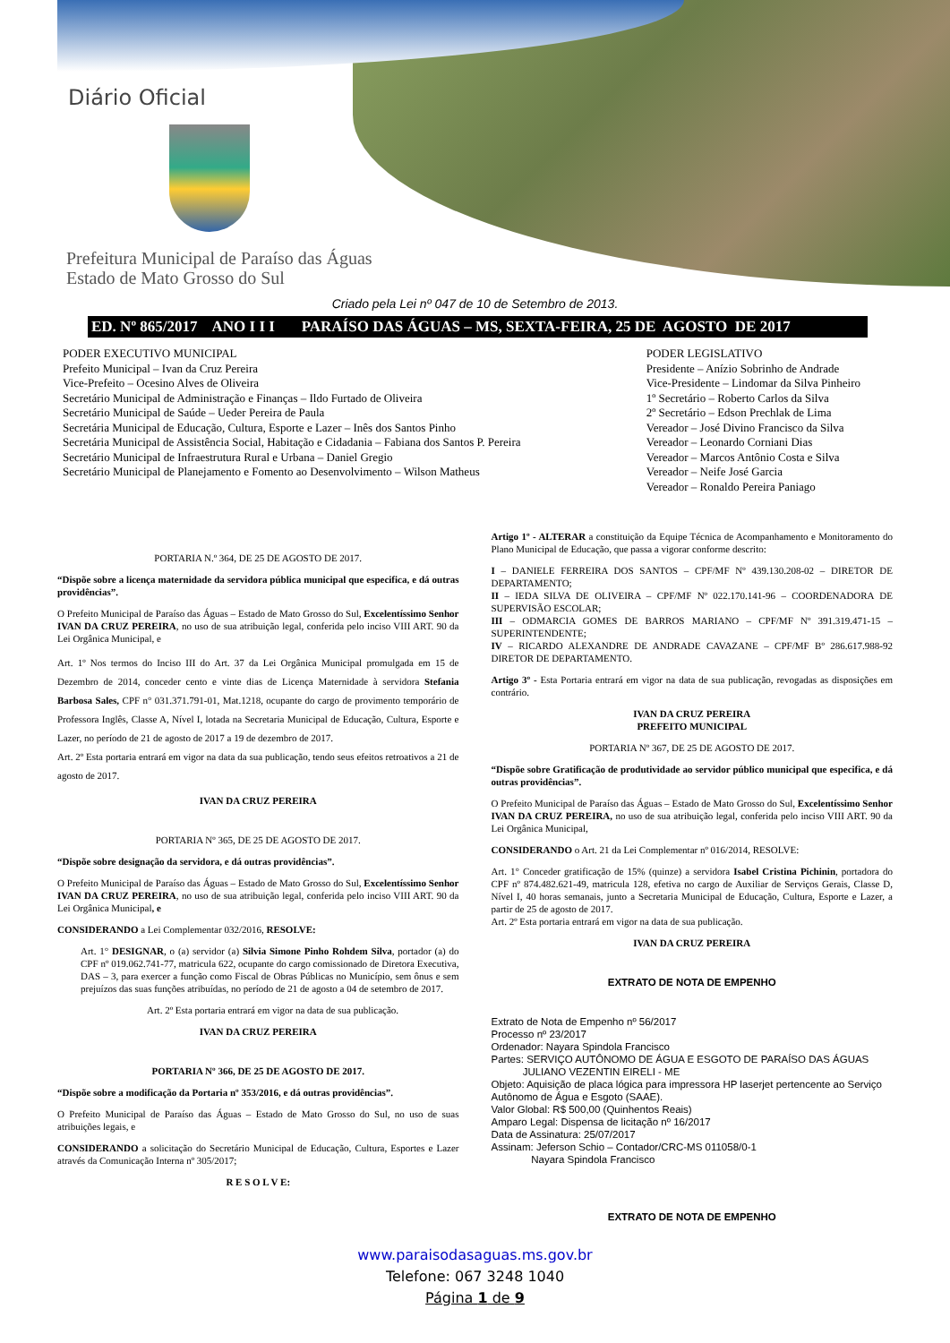Diário Oficial
Prefeitura Municipal de Paraíso das Águas
Estado de Mato Grosso do Sul
Criado pela Lei nº 047 de 10 de Setembro de 2013.
ED. Nº 865/2017 ANO I I I PARAÍSO DAS ÁGUAS – MS, SEXTA-FEIRA, 25 DE AGOSTO DE 2017
PODER EXECUTIVO MUNICIPAL
Prefeito Municipal – Ivan da Cruz Pereira
Vice-Prefeito – Ocesino Alves de Oliveira
Secretário Municipal de Administração e Finanças – Ildo Furtado de Oliveira
Secretário Municipal de Saúde – Ueder Pereira de Paula
Secretária Municipal de Educação, Cultura, Esporte e Lazer – Inês dos Santos Pinho
Secretária Municipal de Assistência Social, Habitação e Cidadania – Fabiana dos Santos P. Pereira
Secretário Municipal de Infraestrutura Rural e Urbana – Daniel Gregio
Secretário Municipal de Planejamento e Fomento ao Desenvolvimento – Wilson Matheus
PODER LEGISLATIVO
Presidente – Anízio Sobrinho de Andrade
Vice-Presidente – Lindomar da Silva Pinheiro
1º Secretário – Roberto Carlos da Silva
2º Secretário – Edson Prechlak de Lima
Vereador – José Divino Francisco da Silva
Vereador – Leonardo Corniani Dias
Vereador – Marcos Antônio Costa e Silva
Vereador – Neife José Garcia
Vereador – Ronaldo Pereira Paniago
PORTARIA N.º 364, DE 25 DE AGOSTO DE 2017.
“Dispõe sobre a licença maternidade da servidora pública municipal que especifica, e dá outras providências”.
O Prefeito Municipal de Paraíso das Águas – Estado de Mato Grosso do Sul, Excelentíssimo Senhor IVAN DA CRUZ PEREIRA, no uso de sua atribuição legal, conferida pelo inciso VIII ART. 90 da Lei Orgânica Municipal, e
Art. 1º Nos termos do Inciso III do Art. 37 da Lei Orgânica Municipal promulgada em 15 de Dezembro de 2014, conceder cento e vinte dias de Licença Maternidade à servidora Stefania Barbosa Sales, CPF n° 031.371.791-01, Mat.1218, ocupante do cargo de provimento temporário de Professora Inglês, Classe A, Nível I, lotada na Secretaria Municipal de Educação, Cultura, Esporte e Lazer, no período de 21 de agosto de 2017 a 19 de dezembro de 2017.
Art. 2º Esta portaria entrará em vigor na data da sua publicação, tendo seus efeitos retroativos a 21 de agosto de 2017.
IVAN DA CRUZ PEREIRA
PORTARIA Nº 365, DE 25 DE AGOSTO DE 2017.
“Dispõe sobre designação da servidora, e dá outras providências”.
O Prefeito Municipal de Paraíso das Águas – Estado de Mato Grosso do Sul, Excelentíssimo Senhor IVAN DA CRUZ PEREIRA, no uso de sua atribuição legal, conferida pelo inciso VIII ART. 90 da Lei Orgânica Municipal, e
CONSIDERANDO a Lei Complementar 032/2016, RESOLVE:
Art. 1° DESIGNAR, o (a) servidor (a) Silvia Simone Pinho Rohdem Silva, portador (a) do CPF nº 019.062.741-77, matricula 622, ocupante do cargo comissionado de Diretora Executiva, DAS – 3, para exercer a função como Fiscal de Obras Públicas no Município, sem ônus e sem prejuízos das suas funções atribuídas, no período de 21 de agosto a 04 de setembro de 2017.
Art. 2º Esta portaria entrará em vigor na data de sua publicação.
IVAN DA CRUZ PEREIRA
PORTARIA Nº 366, DE 25 DE AGOSTO DE 2017.
“Dispõe sobre a modificação da Portaria nº 353/2016, e dá outras providências”.
O Prefeito Municipal de Paraíso das Águas – Estado de Mato Grosso do Sul, no uso de suas atribuições legais, e
CONSIDERANDO a solicitação do Secretário Municipal de Educação, Cultura, Esportes e Lazer através da Comunicação Interna nº 305/2017;
R E S O L V E:
Artigo 1º - ALTERAR a constituição da Equipe Técnica de Acompanhamento e Monitoramento do Plano Municipal de Educação, que passa a vigorar conforme descrito:
I – DANIELE FERREIRA DOS SANTOS – CPF/MF Nº 439.130.208-02 – DIRETOR DE DEPARTAMENTO;
II – IEDA SILVA DE OLIVEIRA – CPF/MF Nº 022.170.141-96 – COORDENADORA DE SUPERVISÃO ESCOLAR;
III – ODMARCIA GOMES DE BARROS MARIANO – CPF/MF Nº 391.319.471-15 – SUPERINTENDENTE;
IV – RICARDO ALEXANDRE DE ANDRADE CAVAZANE – CPF/MF Bº 286.617.988-92 DIRETOR DE DEPARTAMENTO.
Artigo 3º - Esta Portaria entrará em vigor na data de sua publicação, revogadas as disposições em contrário.
IVAN DA CRUZ PEREIRA
PREFEITO MUNICIPAL
PORTARIA Nº 367, DE 25 DE AGOSTO DE 2017.
“Dispõe sobre Gratificação de produtividade ao servidor público municipal que especifica, e dá outras providências”.
O Prefeito Municipal de Paraíso das Águas – Estado de Mato Grosso do Sul, Excelentíssimo Senhor IVAN DA CRUZ PEREIRA, no uso de sua atribuição legal, conferida pelo inciso VIII ART. 90 da Lei Orgânica Municipal,
CONSIDERANDO o Art. 21 da Lei Complementar nº 016/2014, RESOLVE:
Art. 1° Conceder gratificação de 15% (quinze) a servidora Isabel Cristina Pichinin, portadora do CPF nº 874.482.621-49, matricula 128, efetiva no cargo de Auxiliar de Serviços Gerais, Classe D, Nível I, 40 horas semanais, junto a Secretaria Municipal de Educação, Cultura, Esporte e Lazer, a partir de 25 de agosto de 2017.
Art. 2º Esta portaria entrará em vigor na data de sua publicação.
IVAN DA CRUZ PEREIRA
EXTRATO DE NOTA DE EMPENHO
Extrato de Nota de Empenho nº 56/2017
Processo nº 23/2017
Ordenador: Nayara Spindola Francisco
Partes: SERVIÇO AUTÔNOMO DE ÁGUA E ESGOTO DE PARAÍSO DAS ÁGUAS
JULIANO VEZENTIN EIRELI - ME
Objeto: Aquisição de placa lógica para impressora HP laserjet pertencente ao Serviço Autônomo de Água e Esgoto (SAAE).
Valor Global: R$ 500,00 (Quinhentos Reais)
Amparo Legal: Dispensa de licitação nº 16/2017
Data de Assinatura: 25/07/2017
Assinam: Jeferson Schio – Contador/CRC-MS 011058/0-1
Nayara Spindola Francisco
EXTRATO DE NOTA DE EMPENHO
www.paraisodasaguas.ms.gov.br
Telefone: 067 3248 1040
Página 1 de 9